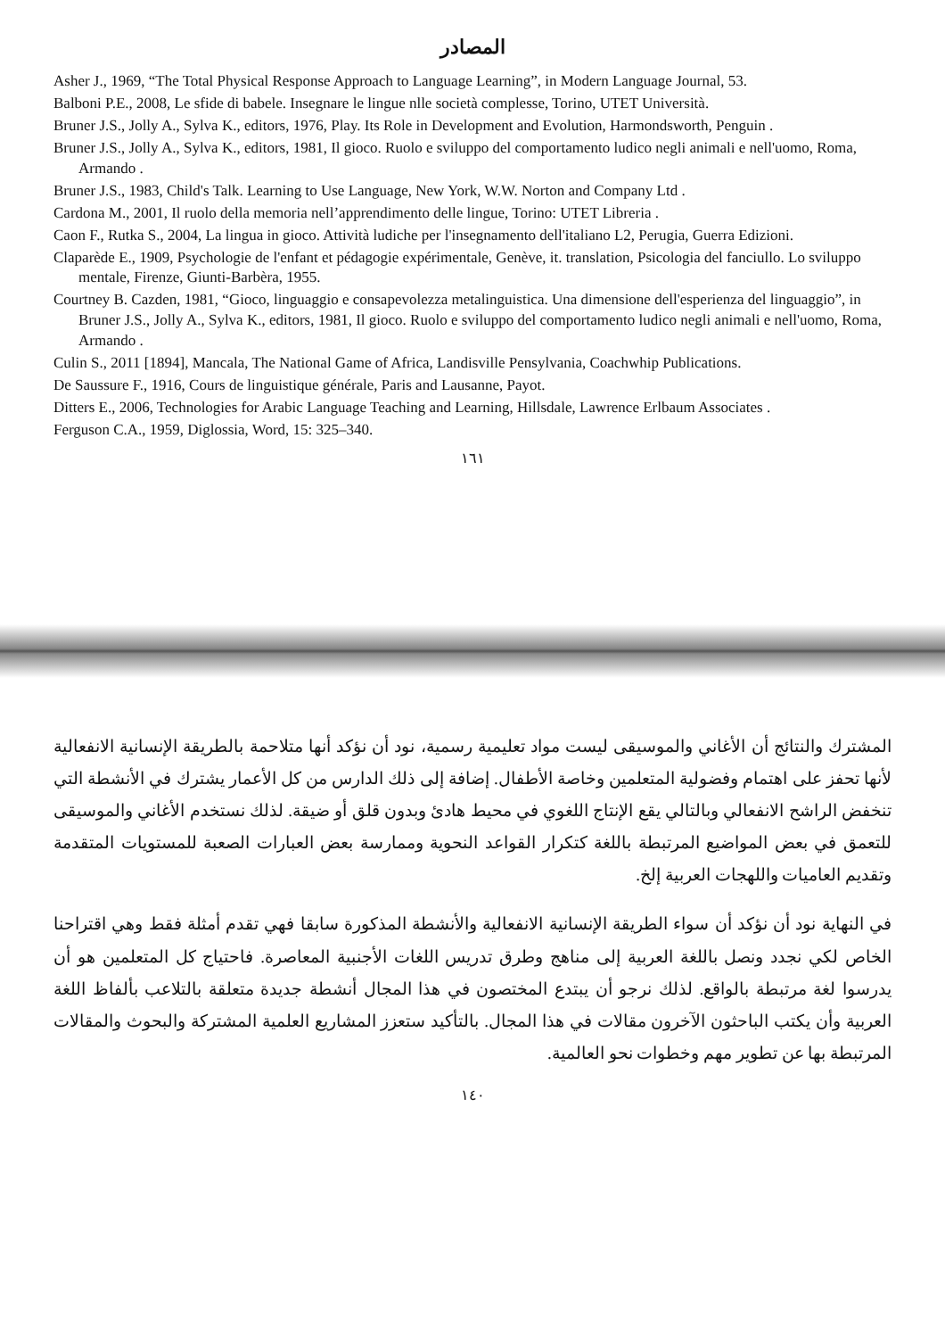المصادر
Asher J., 1969, “The Total Physical Response Approach to Language Learning”, in Modern Language Journal, 53.
Balboni P.E., 2008, Le sfide di babele. Insegnare le lingue nlle società complesse, Torino, UTET Università.
Bruner J.S., Jolly A., Sylva K., editors, 1976, Play. Its Role in Development and Evolution, Harmondsworth, Penguin .
Bruner J.S., Jolly A., Sylva K., editors, 1981, Il gioco. Ruolo e sviluppo del comportamento ludico negli animali e nell'uomo, Roma, Armando .
Bruner J.S., 1983, Child's Talk. Learning to Use Language, New York, W.W. Norton and Company Ltd .
Cardona M., 2001, Il ruolo della memoria nell’apprendimento delle lingue, Torino: UTET Libreria .
Caon F., Rutka S., 2004, La lingua in gioco. Attività ludiche per l'insegnamento dell'italiano L2, Perugia, Guerra Edizioni.
Claparède E., 1909, Psychologie de l'enfant et pédagogie expérimentale, Genève, it. translation, Psicologia del fanciullo. Lo sviluppo mentale, Firenze, Giunti-Barbèra, 1955.
Courtney B. Cazden, 1981, “Gioco, linguaggio e consapevolezza metalinguistica. Una dimensione dell'esperienza del linguaggio”, in Bruner J.S., Jolly A., Sylva K., editors, 1981, Il gioco. Ruolo e sviluppo del comportamento ludico negli animali e nell'uomo, Roma, Armando .
Culin S., 2011 [1894], Mancala, The National Game of Africa, Landisville Pensylvania, Coachwhip Publications.
De Saussure F., 1916, Cours de linguistique générale, Paris and Lausanne, Payot.
Ditters E., 2006, Technologies for Arabic Language Teaching and Learning, Hillsdale, Lawrence Erlbaum Associates .
Ferguson C.A., 1959, Diglossia, Word, 15: 325–340.
١٦١
المشترك والنتائج أن الأغاني والموسيقى ليست مواد تعليمية رسمية، نود أن نؤكد أنها متلاحمة بالطريقة الإنسانية الانفعالية لأنها تحفز على اهتمام وفضولية المتعلمين وخاصة الأطفال. إضافة إلى ذلك الدارس من كل الأعمار يشترك في الأنشطة التي تنخفض الراشح الانفعالي وبالتالي يقع الإنتاج اللغوي في محيط هادئ وبدون قلق أو ضيقة. لذلك نستخدم الأغاني والموسيقى للتعمق في بعض المواضيع المرتبطة باللغة كتكرار القواعد النحوية وممارسة بعض العبارات الصعبة للمستويات المتقدمة وتقديم العاميات واللهجات العربية إلخ.
في النهاية نود أن نؤكد أن سواء الطريقة الإنسانية الانفعالية والأنشطة المذكورة سابقا فهي تقدم أمثلة فقط وهي اقتراحنا الخاص لكي نجدد ونصل باللغة العربية إلى مناهج وطرق تدريس اللغات الأجنبية المعاصرة. فاحتياج كل المتعلمين هو أن يدرسوا لغة مرتبطة بالواقع. لذلك نرجو أن يبتدع المختصون في هذا المجال أنشطة جديدة متعلقة بالتلاعب بألفاظ اللغة العربية وأن يكتب الباحثون الآخرون مقالات في هذا المجال. بالتأكيد ستعزز المشاريع العلمية المشتركة والبحوث والمقالات المرتبطة بها عن تطوير مهم وخطوات نحو العالمية.
١٤٠